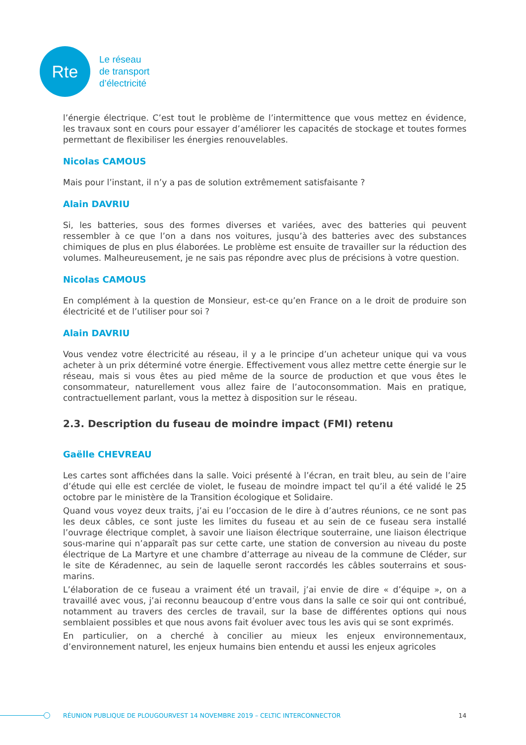Rte
Le réseau
de transport
d’électricité
l’énergie électrique. C’est tout le problème de l’intermittence que vous mettez en évidence, les travaux sont en cours pour essayer d’améliorer les capacités de stockage et toutes formes permettant de flexibiliser les énergies renouvelables.
Nicolas CAMOUS
Mais pour l’instant, il n’y a pas de solution extrêmement satisfaisante ?
Alain DAVRIU
Si, les batteries, sous des formes diverses et variées, avec des batteries qui peuvent ressembler à ce que l’on a dans nos voitures, jusqu’à des batteries avec des substances chimiques de plus en plus élaborées. Le problème est ensuite de travailler sur la réduction des volumes. Malheureusement, je ne sais pas répondre avec plus de précisions à votre question.
Nicolas CAMOUS
En complément à la question de Monsieur, est-ce qu’en France on a le droit de produire son électricité et de l’utiliser pour soi ?
Alain DAVRIU
Vous vendez votre électricité au réseau, il y a le principe d’un acheteur unique qui va vous acheter à un prix déterminé votre énergie. Effectivement vous allez mettre cette énergie sur le réseau, mais si vous êtes au pied même de la source de production et que vous êtes le consommateur, naturellement vous allez faire de l’autoconsommation. Mais en pratique, contractuellement parlant, vous la mettez à disposition sur le réseau.
2.3. Description du fuseau de moindre impact (FMI) retenu
Gaëlle CHEVREAU
Les cartes sont affichées dans la salle. Voici présenté à l’écran, en trait bleu, au sein de l’aire d’étude qui elle est cerclée de violet, le fuseau de moindre impact tel qu’il a été validé le 25 octobre par le ministère de la Transition écologique et Solidaire.
Quand vous voyez deux traits, j’ai eu l’occasion de le dire à d’autres réunions, ce ne sont pas les deux câbles, ce sont juste les limites du fuseau et au sein de ce fuseau sera installé l’ouvrage électrique complet, à savoir une liaison électrique souterraine, une liaison électrique sous-marine qui n’apparaît pas sur cette carte, une station de conversion au niveau du poste électrique de La Martyre et une chambre d’atterrage au niveau de la commune de Cléder, sur le site de Kéradennec, au sein de laquelle seront raccordés les câbles souterrains et sous-marins.
L’élaboration de ce fuseau a vraiment été un travail, j’ai envie de dire « d’équipe », on a travaillé avec vous, j’ai reconnu beaucoup d’entre vous dans la salle ce soir qui ont contribué, notamment au travers des cercles de travail, sur la base de différentes options qui nous semblaient possibles et que nous avons fait évoluer avec tous les avis qui se sont exprimés.
En particulier, on a cherché à concilier au mieux les enjeux environnementaux, d’environnement naturel, les enjeux humains bien entendu et aussi les enjeux agricoles
RÉUNION PUBLIQUE DE PLOUGOURVEST 14 NOVEMBRE 2019 – CELTIC INTERCONNECTOR 14